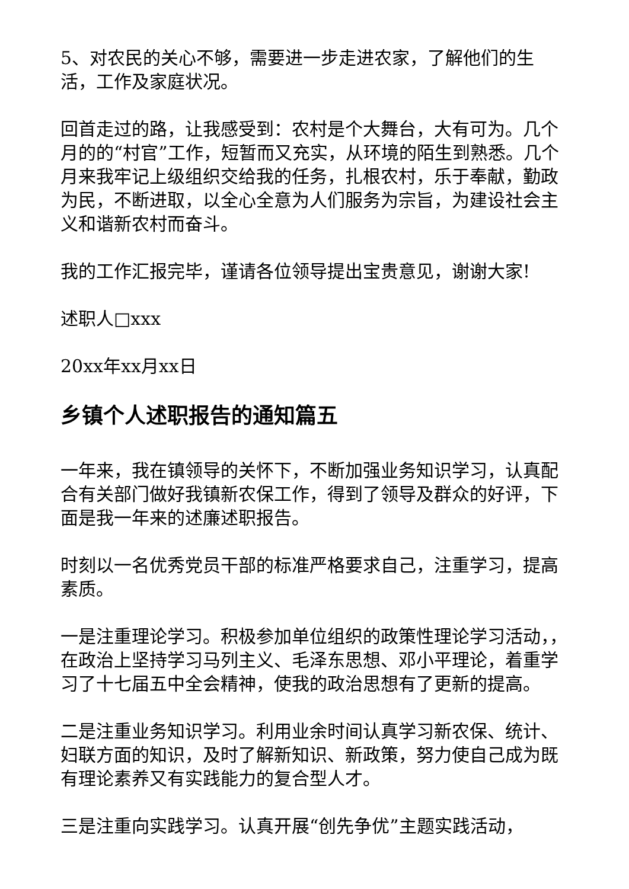5、对农民的关心不够，需要进一步走进农家，了解他们的生活，工作及家庭状况。
回首走过的路，让我感受到：农村是个大舞台，大有可为。几个月的的“村官”工作，短暂而又充实，从环境的陌生到熟悉。几个月来我牢记上级组织交给我的任务，扎根农村，乐于奉献，勤政为民，不断进取，以全心全意为人们服务为宗旨，为建设社会主义和谐新农村而奋斗。
我的工作汇报完毕，谨请各位领导提出宝贵意见，谢谢大家!
述职人□xxx
20xx年xx月xx日
乡镇个人述职报告的通知篇五
一年来，我在镇领导的关怀下，不断加强业务知识学习，认真配合有关部门做好我镇新农保工作，得到了领导及群众的好评，下面是我一年来的述廉述职报告。
时刻以一名优秀党员干部的标准严格要求自己，注重学习，提高素质。
一是注重理论学习。积极参加单位组织的政策性理论学习活动，，在政治上坚持学习马列主义、毛泽东思想、邓小平理论，着重学习了十七届五中全会精神，使我的政治思想有了更新的提高。
二是注重业务知识学习。利用业余时间认真学习新农保、统计、妇联方面的知识，及时了解新知识、新政策，努力使自己成为既有理论素养又有实践能力的复合型人才。
三是注重向实践学习。认真开展“创先争优”主题实践活动，